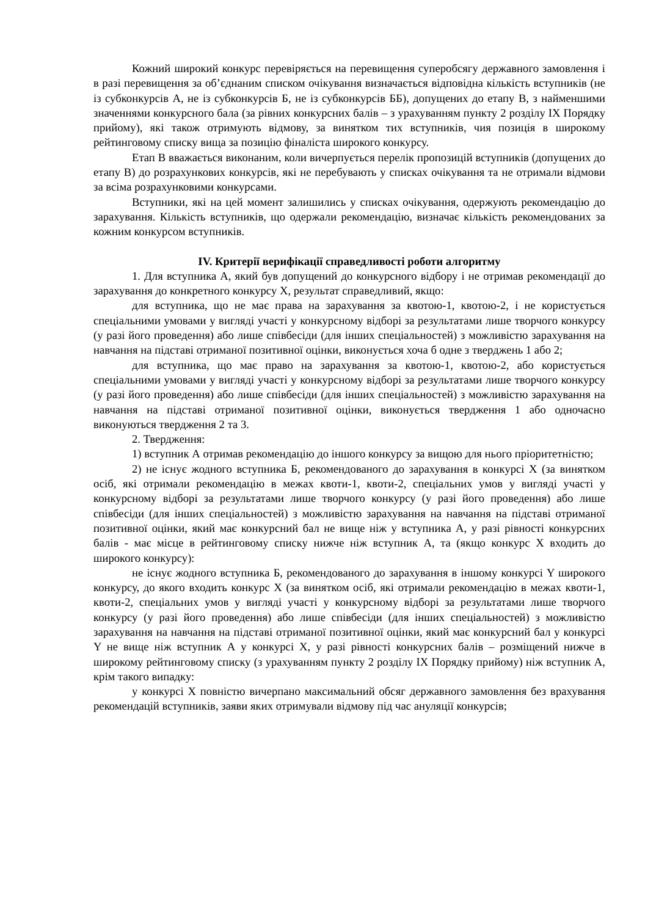Кожний широкий конкурс перевіряється на перевищення суперобсягу державного замовлення і в разі перевищення за об’єднаним списком очікування визначається відповідна кількість вступників (не із субконкурсів А, не із субконкурсів Б, не із субконкурсів ББ), допущених до етапу В, з найменшими значеннями конкурсного бала (за рівних конкурсних балів – з урахуванням пункту 2 розділу IX Порядку прийому), які також отримують відмову, за винятком тих вступників, чия позиція в широкому рейтинговому списку вища за позицію фіналіста широкого конкурсу.
Етап В вважається виконаним, коли вичерпується перелік пропозицій вступників (допущених до етапу В) до розрахункових конкурсів, які не перебувають у списках очікування та не отримали відмови за всіма розрахунковими конкурсами.
Вступники, які на цей момент залишились у списках очікування, одержують рекомендацію до зарахування. Кількість вступників, що одержали рекомендацію, визначає кількість рекомендованих за кожним конкурсом вступників.
IV. Критерії верифікації справедливості роботи алгоритму
1. Для вступника А, який був допущений до конкурсного відбору і не отримав рекомендації до зарахування до конкретного конкурсу Х, результат справедливий, якщо:
для вступника, що не має права на зарахування за квотою-1, квотою-2, і не користується спеціальними умовами у вигляді участі у конкурсному відборі за результатами лише творчого конкурсу (у разі його проведення) або лише співбесіди (для інших спеціальностей) з можливістю зарахування на навчання на підставі отриманої позитивної оцінки, виконується хоча б одне з тверджень 1 або 2;
для вступника, що має право на зарахування за квотою-1, квотою-2, або користується спеціальними умовами у вигляді участі у конкурсному відборі за результатами лише творчого конкурсу (у разі його проведення) або лише співбесіди (для інших спеціальностей) з можливістю зарахування на навчання на підставі отриманої позитивної оцінки, виконується твердження 1 або одночасно виконуються твердження 2 та 3.
2. Твердження:
1) вступник А отримав рекомендацію до іншого конкурсу за вищою для нього пріоритетністю;
2) не існує жодного вступника Б, рекомендованого до зарахування в конкурсі Х (за винятком осіб, які отримали рекомендацію в межах квоти-1, квоти-2, спеціальних умов у вигляді участі у конкурсному відборі за результатами лише творчого конкурсу (у разі його проведення) або лише співбесіди (для інших спеціальностей) з можливістю зарахування на навчання на підставі отриманої позитивної оцінки, який має конкурсний бал не вище ніж у вступника А, у разі рівності конкурсних балів - має місце в рейтинговому списку нижче ніж вступник А, та (якщо конкурс Х входить до широкого конкурсу):
не існує жодного вступника Б, рекомендованого до зарахування в іншому конкурсі Y широкого конкурсу, до якого входить конкурс Х (за винятком осіб, які отримали рекомендацію в межах квоти-1, квоти-2, спеціальних умов у вигляді участі у конкурсному відборі за результатами лише творчого конкурсу (у разі його проведення) або лише співбесіди (для інших спеціальностей) з можливістю зарахування на навчання на підставі отриманої позитивної оцінки, який має конкурсний бал у конкурсі Y не вище ніж вступник А у конкурсі Х, у разі рівності конкурсних балів – розміщений нижче в широкому рейтинговому списку (з урахуванням пункту 2 розділу IX Порядку прийому) ніж вступник А, крім такого випадку:
у конкурсі Х повністю вичерпано максимальний обсяг державного замовлення без врахування рекомендацій вступників, заяви яких отримували відмову під час ануляції конкурсів;